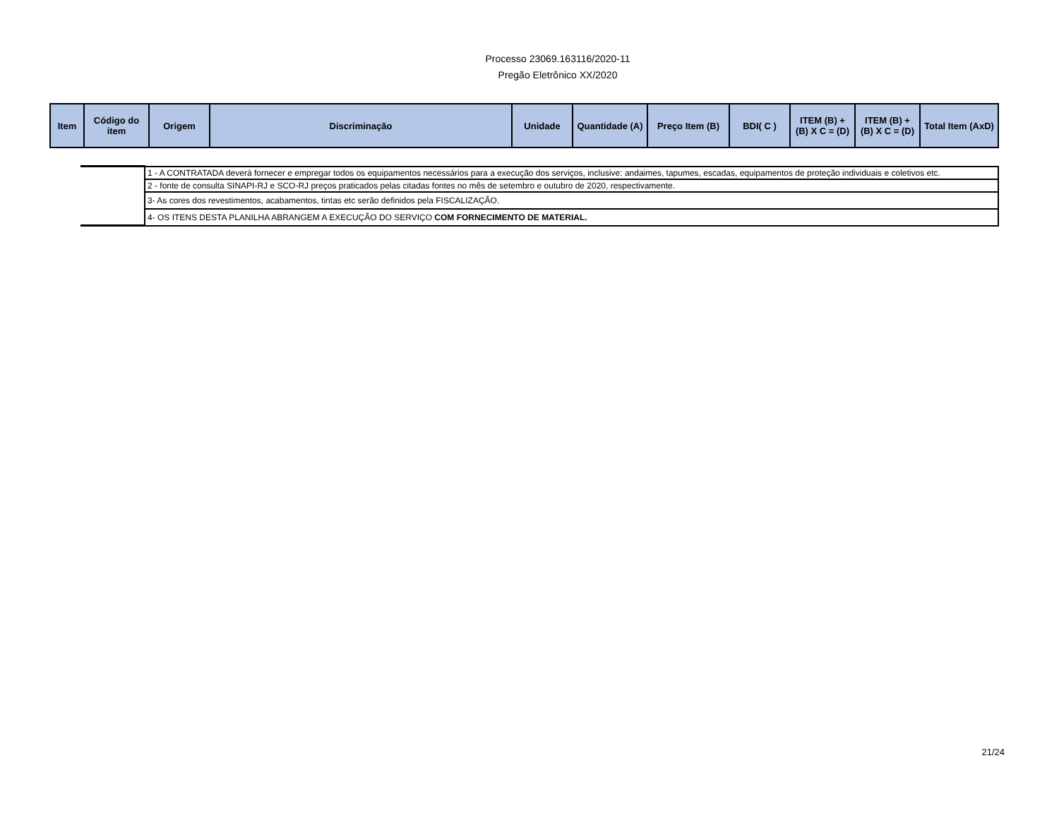Processo 23069.163116/2020-11
Pregão Eletrônico XX/2020
| Item | Código do item | Origem | Discriminação | Unidade | Quantidade (A) | Preço Item (B) | BDI( C ) | ITEM (B) + (B) X C = (D) | ITEM (B) + (B) X C = (D) | Total Item (AxD) |
| --- | --- | --- | --- | --- | --- | --- | --- | --- | --- | --- |
| | 1 - A CONTRATADA deverá fornecer e empregar todos os equipamentos necessários para a execução dos serviços, inclusive: andaimes, tapumes, escadas, equipamentos de proteção individuais e coletivos etc. |
| | 2 - fonte de consulta SINAPI-RJ e SCO-RJ preços praticados pelas citadas fontes no mês de setembro e outubro de 2020, respectivamente. |
| | 3- As cores dos revestimentos, acabamentos, tintas etc serão definidos pela FISCALIZAÇÃO. |
| | 4- OS ITENS DESTA PLANILHA ABRANGEM A EXECUÇÃO DO SERVIÇO COM FORNECIMENTO DE MATERIAL. |
21/24